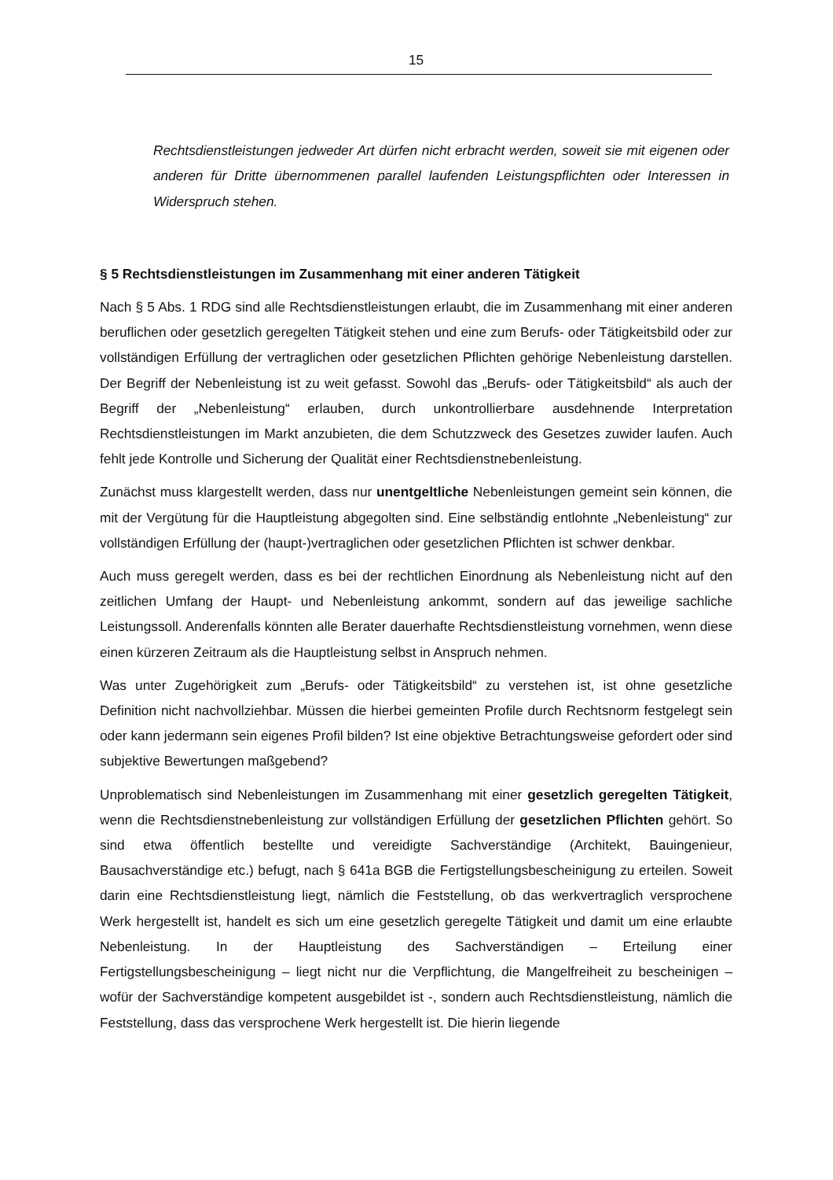15
Rechtsdienstleistungen jedweder Art dürfen nicht erbracht werden, soweit sie mit eigenen oder anderen für Dritte übernommenen parallel laufenden Leistungspflichten oder Interessen in Widerspruch stehen.
§ 5 Rechtsdienstleistungen im Zusammenhang mit einer anderen Tätigkeit
Nach § 5 Abs. 1 RDG sind alle Rechtsdienstleistungen erlaubt, die im Zusammenhang mit einer anderen beruflichen oder gesetzlich geregelten Tätigkeit stehen und eine zum Berufs- oder Tätigkeitsbild oder zur vollständigen Erfüllung der vertraglichen oder gesetzlichen Pflichten gehörige Nebenleistung darstellen. Der Begriff der Nebenleistung ist zu weit gefasst. Sowohl das „Berufs- oder Tätigkeitsbild“ als auch der Begriff der „Nebenleistung“ erlauben, durch unkontrollierbare ausdehnende Interpretation Rechtsdienstleistungen im Markt anzubieten, die dem Schutzzweck des Gesetzes zuwider laufen. Auch fehlt jede Kontrolle und Sicherung der Qualität einer Rechtsdienstnebenleistung.
Zunächst muss klargestellt werden, dass nur unentgeltliche Nebenleistungen gemeint sein können, die mit der Vergütung für die Hauptleistung abgegolten sind. Eine selbständig entlohnte „Nebenleistung“ zur vollständigen Erfüllung der (haupt-)vertraglichen oder gesetzlichen Pflichten ist schwer denkbar.
Auch muss geregelt werden, dass es bei der rechtlichen Einordnung als Nebenleistung nicht auf den zeitlichen Umfang der Haupt- und Nebenleistung ankommt, sondern auf das jeweilige sachliche Leistungssoll. Anderenfalls könnten alle Berater dauerhafte Rechtsdienstleistung vornehmen, wenn diese einen kürzeren Zeitraum als die Hauptleistung selbst in Anspruch nehmen.
Was unter Zugehörigkeit zum „Berufs- oder Tätigkeitsbild“ zu verstehen ist, ist ohne gesetzliche Definition nicht nachvollziehbar. Müssen die hierbei gemeinten Profile durch Rechtsnorm festgelegt sein oder kann jedermann sein eigenes Profil bilden? Ist eine objektive Betrachtungsweise gefordert oder sind subjektive Bewertungen maßgebend?
Unproblematisch sind Nebenleistungen im Zusammenhang mit einer gesetzlich geregelten Tätigkeit, wenn die Rechtsdienstnebenleistung zur vollständigen Erfüllung der gesetzlichen Pflichten gehört. So sind etwa öffentlich bestellte und vereidigte Sachverständige (Architekt, Bauingenieur, Bausachverständige etc.) befugt, nach § 641a BGB die Fertigstellungsbescheinigung zu erteilen. Soweit darin eine Rechtsdienstleistung liegt, nämlich die Feststellung, ob das werkvertraglich versprochene Werk hergestellt ist, handelt es sich um eine gesetzlich geregelte Tätigkeit und damit um eine erlaubte Nebenleistung. In der Hauptleistung des Sachverständigen – Erteilung einer Fertigstellungsbescheinigung – liegt nicht nur die Verpflichtung, die Mangelfreiheit zu bescheinigen – wofür der Sachverständige kompetent ausgebildet ist -, sondern auch Rechtsdienstleistung, nämlich die Feststellung, dass das versprochene Werk hergestellt ist. Die hierin liegende